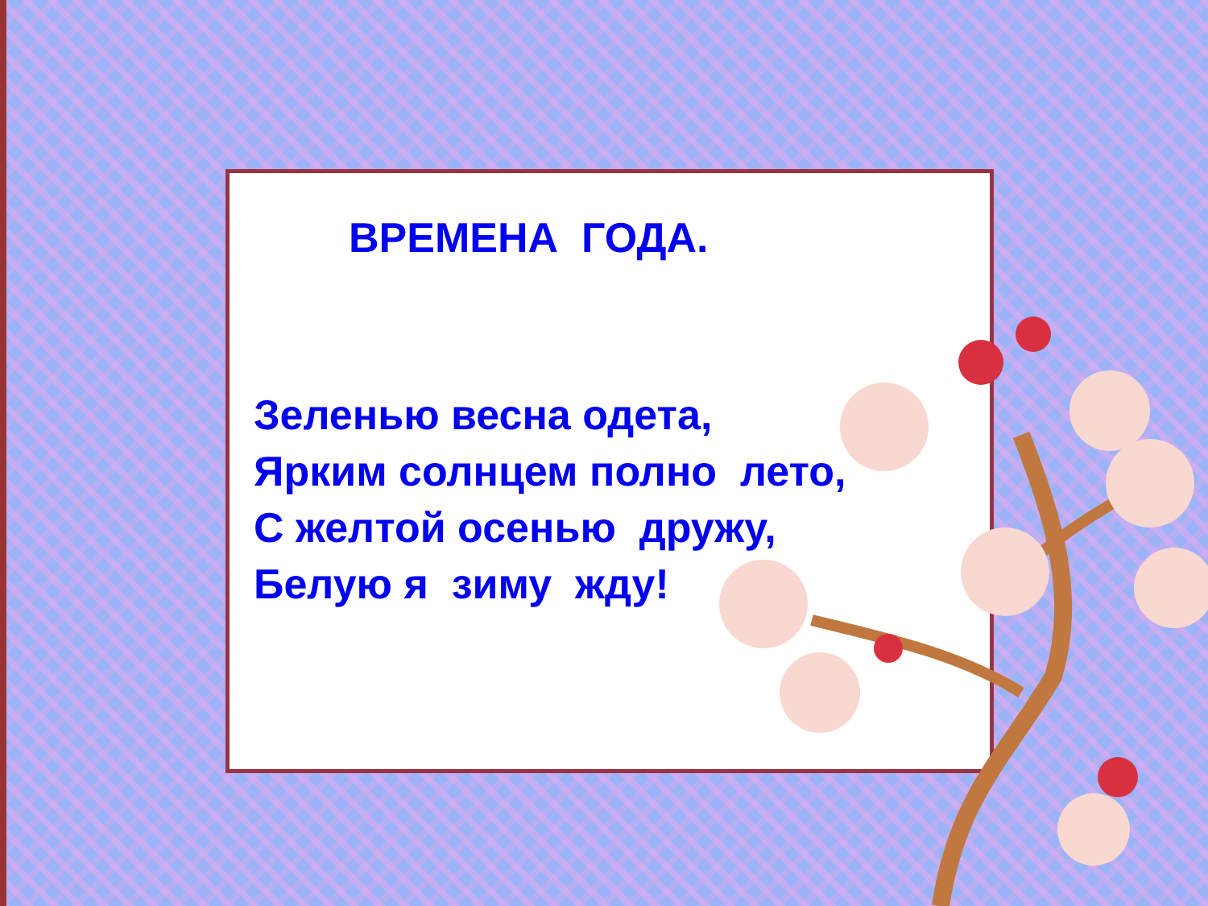ВРЕМЕНА ГОДА.
Зеленью весна одета, Ярким солнцем полно лето, С желтой осенью дружу, Белую я зиму жду!